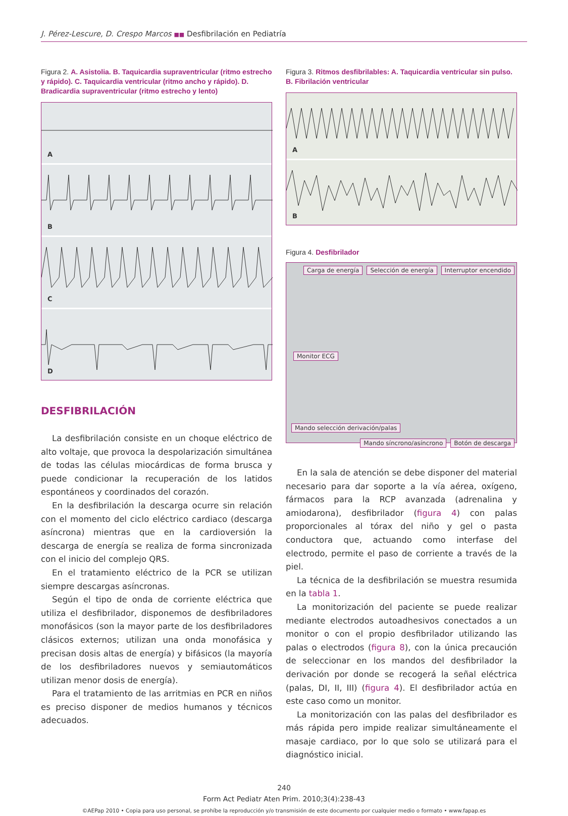J. Pérez-Lescure, D. Crespo Marcos ■■ Desfibrilación en Pediatría
Figura 2. A. Asistolia. B. Taquicardia supraventricular (ritmo estrecho y rápido). C. Taquicardia ventricular (ritmo ancho y rápido). D. Bradicardia supraventricular (ritmo estrecho y lento)
A
B
C
D
DESFIBRILACIÓN
La desfibrilación consiste en un choque eléctrico de alto voltaje, que provoca la despolarización simultánea de todas las células miocárdicas de forma brusca y puede condicionar la recuperación de los latidos espontáneos y coordinados del corazón.
En la desfibrilación la descarga ocurre sin relación con el momento del ciclo eléctrico cardiaco (descarga asíncrona) mientras que en la cardioversión la descarga de energía se realiza de forma sincronizada con el inicio del complejo QRS.
En el tratamiento eléctrico de la PCR se utilizan siempre descargas asíncronas.
Según el tipo de onda de corriente eléctrica que utiliza el desfibrilador, disponemos de desfibriladores monofásicos (son la mayor parte de los desfibriladores clásicos externos; utilizan una onda monofásica y precisan dosis altas de energía) y bifásicos (la mayoría de los desfibriladores nuevos y semiautomáticos utilizan menor dosis de energía).
Para el tratamiento de las arritmias en PCR en niños es preciso disponer de medios humanos y técnicos adecuados.
Figura 3. Ritmos desfibrilables: A. Taquicardia ventricular sin pulso. B. Fibrilación ventricular
A
B
Figura 4. Desfibrilador
Carga de energía Selección de energía Interruptor encendido
Monitor ECG
Mando selección derivación/palas
Mando síncrono/asíncrono Botón de descarga
En la sala de atención se debe disponer del material necesario para dar soporte a la vía aérea, oxígeno, fármacos para la RCP avanzada (adrenalina y amiodarona), desfibrilador (figura 4) con palas proporcionales al tórax del niño y gel o pasta conductora que, actuando como interfase del electrodo, permite el paso de corriente a través de la piel.
La técnica de la desfibrilación se muestra resumida en la tabla 1.
La monitorización del paciente se puede realizar mediante electrodos autoadhesivos conectados a un monitor o con el propio desfibrilador utilizando las palas o electrodos (figura 8), con la única precaución de seleccionar en los mandos del desfibrilador la derivación por donde se recogerá la señal eléctrica (palas, DI, II, III) (figura 4). El desfibrilador actúa en este caso como un monitor.
La monitorización con las palas del desfibrilador es más rápida pero impide realizar simultáneamente el masaje cardiaco, por lo que solo se utilizará para el diagnóstico inicial.
240
Form Act Pediatr Aten Prim. 2010;3(4):238-43
©AEPap 2010 • Copia para uso personal, se prohíbe la reproducción y/o transmisión de este documento por cualquier medio o formato • www.fapap.es